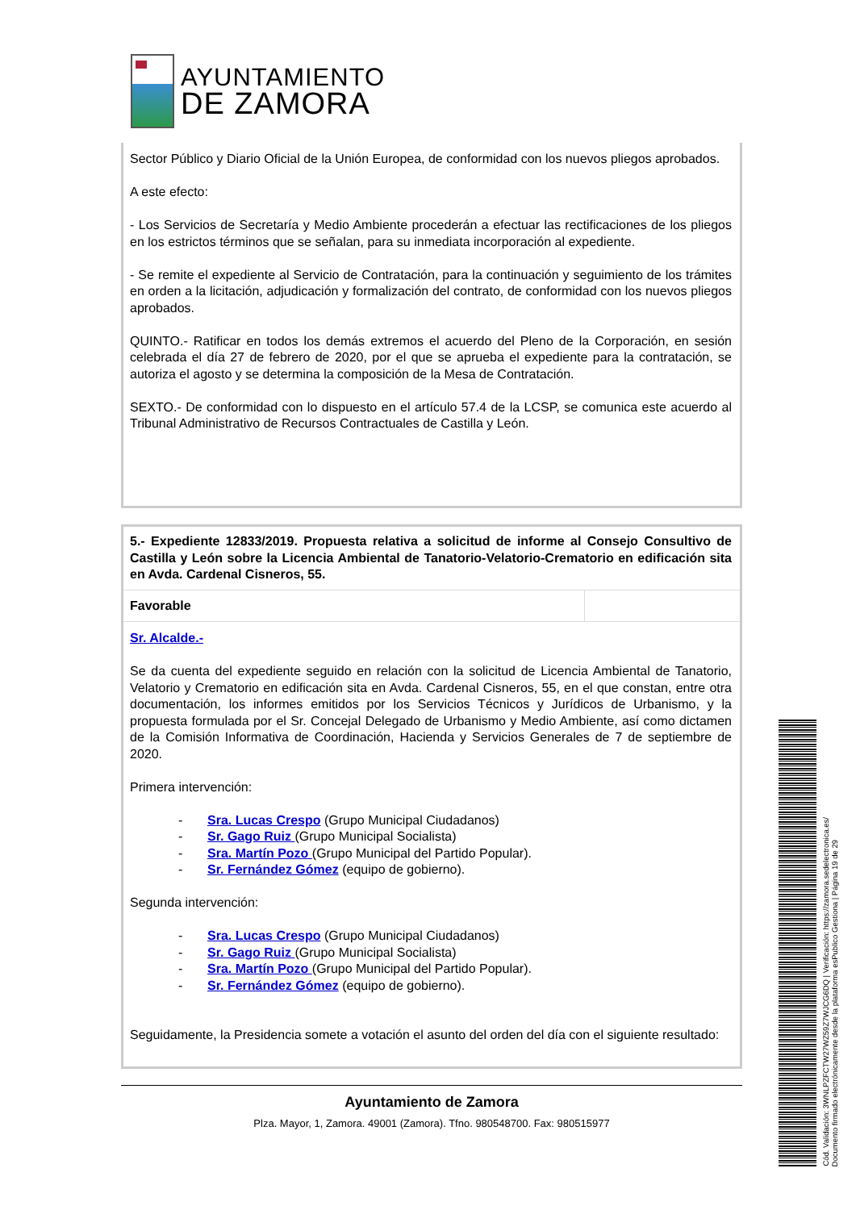AYUNTAMIENTO
DE ZAMORA
Sector Público y Diario Oficial de la Unión Europea, de conformidad con los nuevos pliegos aprobados.
A este efecto:
- Los Servicios de Secretaría y Medio Ambiente procederán a efectuar las rectificaciones de los pliegos en los estrictos términos que se señalan, para su inmediata incorporación al expediente.
- Se remite el expediente al Servicio de Contratación, para la continuación y seguimiento de los trámites en orden a la licitación, adjudicación y formalización del contrato, de conformidad con los nuevos pliegos aprobados.
QUINTO.- Ratificar en todos los demás extremos el acuerdo del Pleno de la Corporación, en sesión celebrada el día 27 de febrero de 2020, por el que se aprueba el expediente para la contratación, se autoriza el agosto y se determina la composición de la Mesa de Contratación.
SEXTO.- De conformidad con lo dispuesto en el artículo 57.4 de la LCSP, se comunica este acuerdo al Tribunal Administrativo de Recursos Contractuales de Castilla y León.
5.- Expediente 12833/2019. Propuesta relativa a solicitud de informe al Consejo Consultivo de Castilla y León sobre la Licencia Ambiental de Tanatorio-Velatorio-Crematorio en edificación sita en Avda. Cardenal Cisneros, 55.
Favorable
Sr. Alcalde.-
Se da cuenta del expediente seguido en relación con la solicitud de Licencia Ambiental de Tanatorio, Velatorio y Crematorio en edificación sita en Avda. Cardenal Cisneros, 55, en el que constan, entre otra documentación, los informes emitidos por los Servicios Técnicos y Jurídicos de Urbanismo, y la propuesta formulada por el Sr. Concejal Delegado de Urbanismo y Medio Ambiente, así como dictamen de la Comisión Informativa de Coordinación, Hacienda y Servicios Generales de 7 de septiembre de 2020.
Primera intervención:
- Sra. Lucas Crespo (Grupo Municipal Ciudadanos)
- Sr. Gago Ruiz (Grupo Municipal Socialista)
- Sra. Martín Pozo (Grupo Municipal del Partido Popular).
- Sr. Fernández Gómez (equipo de gobierno).
Segunda intervención:
- Sra. Lucas Crespo (Grupo Municipal Ciudadanos)
- Sr. Gago Ruiz (Grupo Municipal Socialista)
- Sra. Martín Pozo (Grupo Municipal del Partido Popular).
- Sr. Fernández Gómez (equipo de gobierno).
Seguidamente, la Presidencia somete a votación el asunto del orden del día con el siguiente resultado:
Ayuntamiento de Zamora
Plza. Mayor, 1, Zamora. 49001 (Zamora). Tfno. 980548700. Fax: 980515977
Cód. Validación: 3WNLPZFCTW27WZ59Z7WJCG6DQ | Verificación: https://zamora.sedelectronica.es/
Documento firmado electrónicamente desde la plataforma esPublico Gestiona | Página 19 de 29